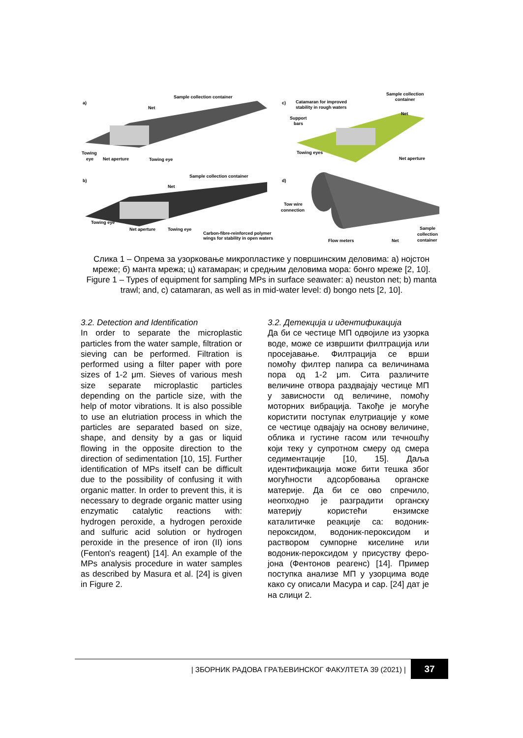a)
Sample collection container
Net
Towing
eye
Net aperture
Towing eye
c)
Catamaran for improved
stability in rough waters
Sample collection
container
Support
bars
Net
Towing eyes
Net aperture
b)
Sample collection container
Net
Towing eye
Net aperture
Towing eye
Carbon-fibre-reinforced polymer
wings for stability in open waters
d)
Tow wire
connection
Flow meters
Net
Sample
collection
container
Слика 1 – Опрема за узорковање микропластике у површинским деловима: a) нојстон мреже; б) манта мрежа; ц) катамаран; и средњим деловима мора: бонго мреже [2, 10].
Figure 1 – Types of equipment for sampling MPs in surface seawater: a) neuston net; b) manta trawl; and, c) catamaran, as well as in mid-water level: d) bongo nets [2, 10].
3.2. Detection and Identification
In order to separate the microplastic particles from the water sample, filtration or sieving can be performed. Filtration is performed using a filter paper with pore sizes of 1-2 μm. Sieves of various mesh size separate microplastic particles depending on the particle size, with the help of motor vibrations. It is also possible to use an elutriation process in which the particles are separated based on size, shape, and density by a gas or liquid flowing in the opposite direction to the direction of sedimentation [10, 15]. Further identification of MPs itself can be difficult due to the possibility of confusing it with organic matter. In order to prevent this, it is necessary to degrade organic matter using enzymatic catalytic reactions with: hydrogen peroxide, a hydrogen peroxide and sulfuric acid solution or hydrogen peroxide in the presence of iron (II) ions (Fenton's reagent) [14]. An example of the MPs analysis procedure in water samples as described by Masura et al. [24] is given in Figure 2.
3.2. Детекција и идентификација
Да би се честице МП одвојиле из узорка воде, може се извршити филтрација или просејавање. Филтрација се врши помоћу филтер папира са величинама пора од 1-2 μm. Сита различите величине отвора раздвајају честице МП у зависности од величине, помоћу моторних вибрација. Такође је могуће користити поступак елутриације у коме се честице одвајају на основу величине, облика и густине гасом или течношћу који теку у супротном смеру од смера седиментације [10, 15]. Даља идентификација може бити тешка због могућности адсорбовања органске материје. Да би се ово спречило, неопходно је разградити органску материју користећи ензимске каталитичке реакције са: водоник-пероксидом, водоник-пероксидом и раствором сумпорне киселине или водоник-пероксидом у присуству феро-јона (Фентонов реагенс) [14]. Пример поступка анализе МП у узорцима воде како су описали Масура и сар. [24] дат је на слици 2.
| ЗБОРНИК РАДОВА ГРАЂЕВИНСКОГ ФАКУЛТЕТА 39 (2021) |
37